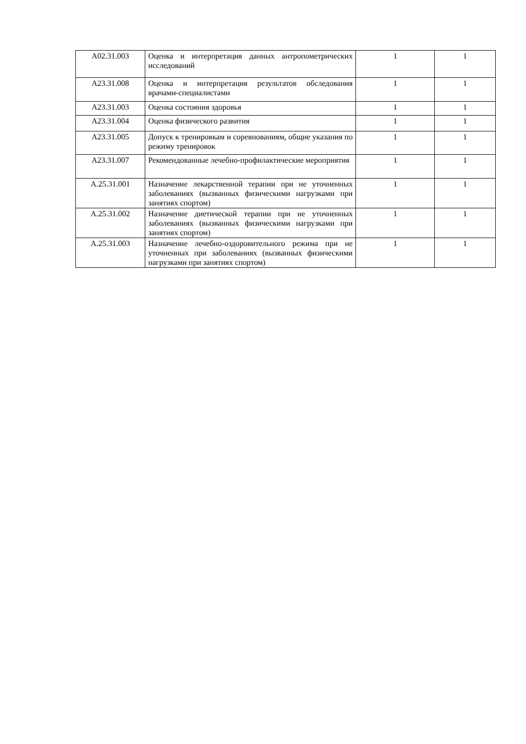| A02.31.003 | Оценка и интерпретация данных антропометрических исследований | 1 | 1 |
| A23.31.008 | Оценка и интерпретация результатов обследования врачами-специалистами | 1 | 1 |
| A23.31.003 | Оценка состояния здоровья | 1 | 1 |
| A23.31.004 | Оценка физического развития | 1 | 1 |
| A23.31.005 | Допуск к тренировкам и соревнованиям, общие указания по режиму тренировок | 1 | 1 |
| A23.31.007 | Рекомендованные лечебно-профилактические мероприятия | 1 | 1 |
| A.25.31.001 | Назначение лекарственной терапии при не уточненных заболеваниях (вызванных физическими нагрузками при занятиях спортом) | 1 | 1 |
| A.25.31.002 | Назначение диетической терапии при не уточненных заболеваниях (вызванных физическими нагрузками при занятиях спортом) | 1 | 1 |
| A.25.31.003 | Назначение лечебно-оздоровительного режима при не уточненных при заболеваниях (вызванных физическими нагрузками при занятиях спортом) | 1 | 1 |